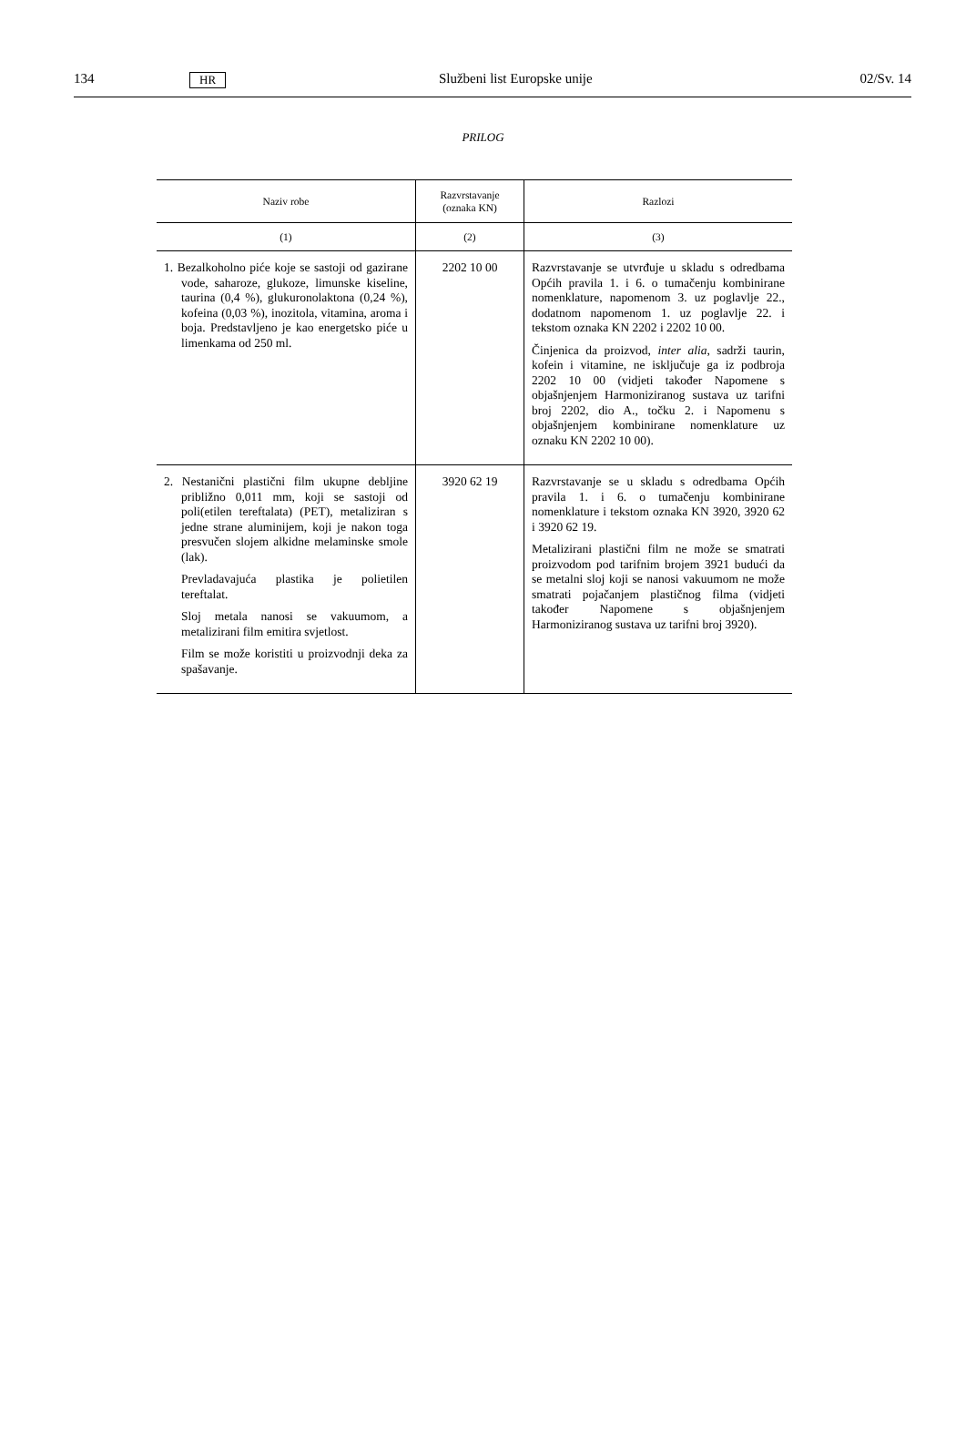134 HR Službeni list Europske unije 02/Sv. 14
PRILOG
| Naziv robe | Razvrstavanje (oznaka KN) | Razlozi |
| --- | --- | --- |
| (1) | (2) | (3) |
| 1. Bezalkoholno piće koje se sastoji od gazirane vode, saharoze, glukoze, limunske kiseline, taurina (0,4 %), glukuronolaktona (0,24 %), kofeina (0,03 %), inozitola, vitamina, aroma i boja. Predstavljeno je kao energetsko piće u limenkama od 250 ml. | 2202 10 00 | Razvrstavanje se utvrđuje u skladu s odredbama Općih pravila 1. i 6. o tumačenju kombinirane nomenklature, napomenom 3. uz poglavlje 22., dodatnom napomenom 1. uz poglavlje 22. i tekstom oznaka KN 2202 i 2202 10 00. Činjenica da proizvod, inter alia , sadrži taurin, kofein i vitamine, ne isključuje ga iz podbroja 2202 10 00 (vidjeti također Napomene s objašnjenjem Harmoniziranog sustava uz tarifni broj 2202, dio A., točku 2. i Napomenu s objašnjenjem kombinirane nomenklature uz oznaku KN 2202 10 00). |
| 2. Nestanični plastični film ukupne debljine približno 0,011 mm, koji se sastoji od poli(etilen tereftalata) (PET), metaliziran s jedne strane aluminijem, koji je nakon toga presvučen slojem alkidne melaminske smole (lak). Prevladavajuća plastika je polietilen tereftalat. Sloj metala nanosi se vakuumom, a metalizirani film emitira svjetlost. Film se može koristiti u proizvodnji deka za spašavanje. | 3920 62 19 | Razvrstavanje se u skladu s odredbama Općih pravila 1. i 6. o tumačenju kombinirane nomenklature i tekstom oznaka KN 3920, 3920 62 i 3920 62 19. Metalizirani plastični film ne može se smatrati proizvodom pod tarifnim brojem 3921 budući da se metalni sloj koji se nanosi vakuumom ne može smatrati pojačanjem plastičnog filma (vidjeti također Napomene s objašnjenjem Harmoniziranog sustava uz tarifni broj 3920). |